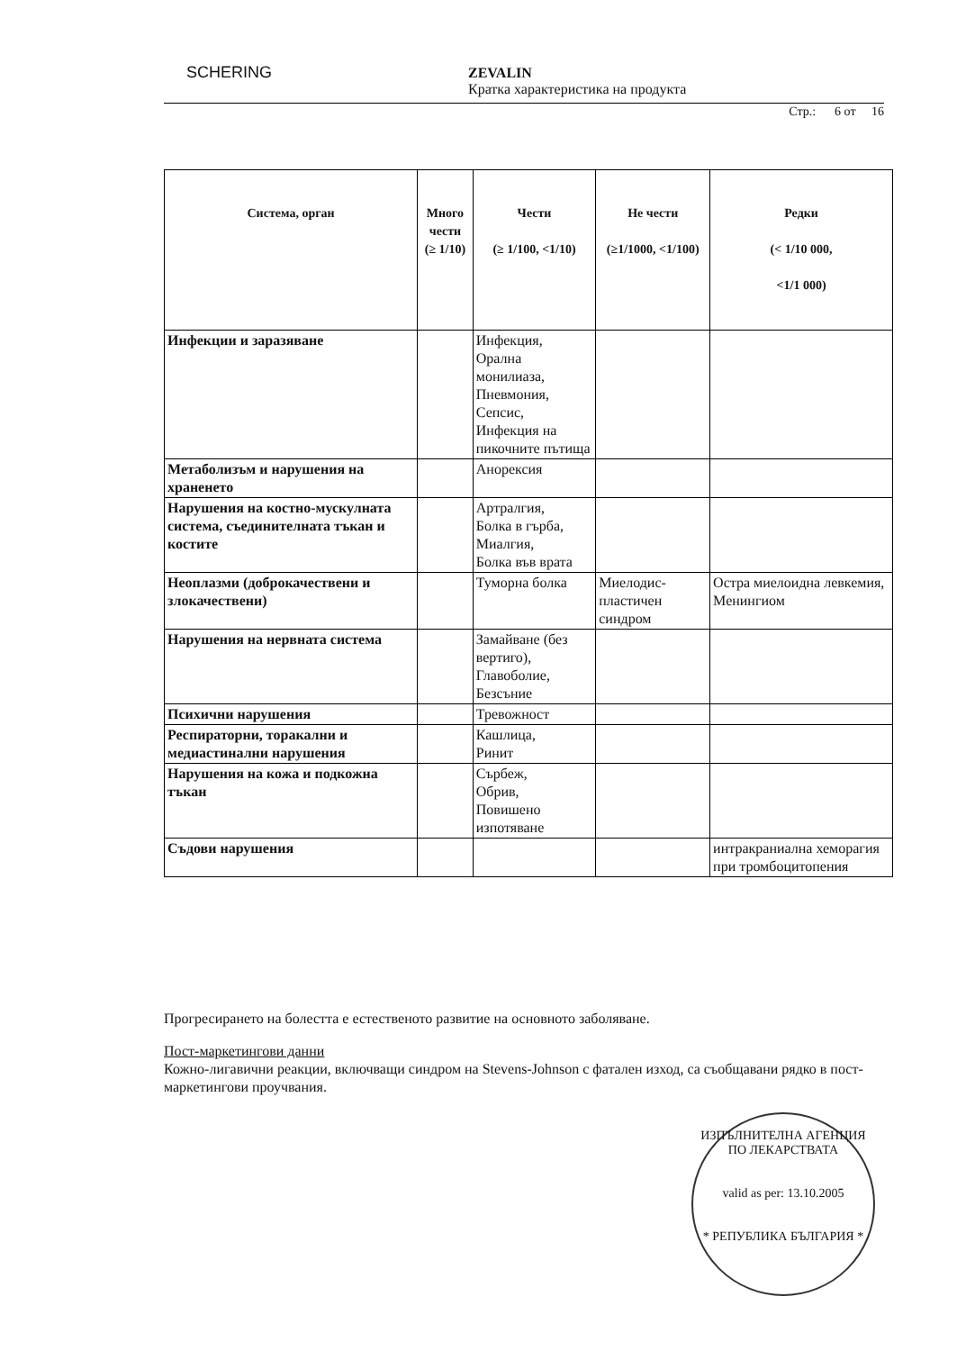SCHERING
ZEVALIN
Кратка характеристика на продукта
Стр.: 6 от 16
| Система, орган | Много чести (≥ 1/10) | Чести (≥ 1/100, <1/10) | Не чести (≥1/1000, <1/100) | Редки (< 1/10 000, <1/1 000) |
| --- | --- | --- | --- | --- |
| Инфекции и заразяване | | Инфекция, Орална монилиаза, Пневмония, Сепсис, Инфекция на пикочните пътища | | |
| Метаболизъм и нарушения на храненето | | Анорексия | | |
| Нарушения на костно-мускулната система, съединителната тъкан и костите | | Артралгия, Болка в гърба, Миалгия, Болка във врата | | |
| Неоплазми (доброкачествени и злокачествени) | | Туморна болка | Миелодис-пластичен синдром | Остра миелоидна левкемия, Менингиом |
| Нарушения на нервната система | | Замайване (без вертиго), Главоболие, Безсъние | | |
| Психични нарушения | | Тревожност | | |
| Респираторни, торакални и медиастинални нарушения | | Кашлица, Ринит | | |
| Нарушения на кожа и подкожна тъкан | | Сърбеж, Обрив, Повишено изпотяване | | |
| Съдови нарушения | | | | интракраниална хеморагия при тромбоцитопения |
Прогресирането на болестта е естественото развитие на основното заболяване.
Пост-маркетингови данни
Кожно-лигавични реакции, включващи синдром на Stevens-Johnson с фатален изход, са съобщавани рядко в пост-маркетингови проучвания.
ИЗПЪЛНИТЕЛНА АГЕНЦИЯ ПО ЛЕКАРСТВАТА
valid as per: 13.10.2005
* РЕПУБЛИКА БЪЛГАРИЯ *